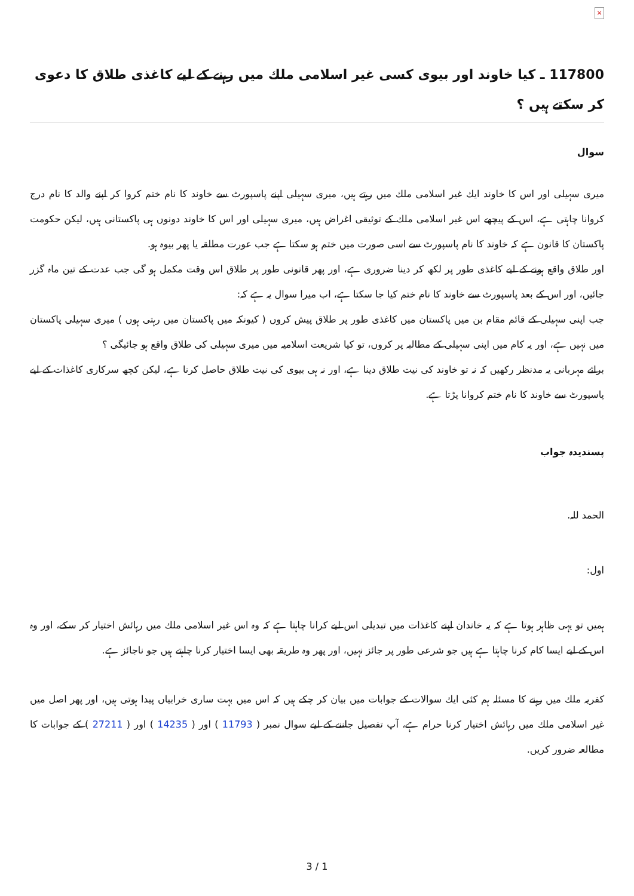×
117800 ـ كيا خاوند اور بيوى كسى غير اسلامى ملك ميں رہنے كے ليے كاغذى طلاق كا دعوى كر سكتے ہيں ؟
سوال
ميرى سہيلى اور اس كا خاوند ايك غير اسلامى ملك ميں رہتے ہيں، ميرى سہيلى اپنے پاسپورٹ سے خاوند كا نام ختم كروا كر اپنے والد كا نام درج كروانا چاہتى ہے، اس كے پيچھے اس غير اسلامى ملك كے توثيقى اغراض ہيں، ميرى سہيلى اور اس كا خاوند دونوں ہى پاكستانى ہيں، ليكن حكومت پاكستان كا قانون ہے كہ خاوند كا نام پاسپورٹ سے اسى صورت ميں ختم ہو سكتا ہے جب عورت مطلقہ يا پھر بيوہ ہو.
اور طلاق واقع ہونے كے ليے كاغذى طور پر لكھ كر دينا ضرورى ہے، اور پھر قانونى طور پر طلاق اس وقت مكمل ہو گى جب عدت كے تين ماہ گزر جائيں، اور اس كے بعد پاسپورٹ سے خاوند كا نام ختم كيا جا سكتا ہے، اب ميرا سوال يہ ہے كہ:
جب اپنى سہيلى كے قائم مقام بن ميں پاكستان ميں كاغذى طور پر طلاق پيش كروں ( كيونكہ ميں پاكستان ميں رہتى ہوں ) ميرى سہيلى پاكستان ميں نہيں ہے، اور يہ كام ميں اپنى سہيلى كے مطالبہ پر كروں، تو كيا شريعت اسلاميہ ميں ميرى سہيلى كى طلاق واقع ہو جائيگى ؟
برائے مہربانى يہ مدنظر ركھيں كہ نہ تو خاوند كى نيت طلاق دينا ہے، اور نہ ہى بيوى كى نيت طلاق حاصل كرنا ہے، ليكن كچھ سركارى كاغذات كے ليے پاسپورٹ سے خاوند كا نام ختم كروانا پڑتا ہے.
پسنديدہ جواب
الحمد للہ.
اول:
ہميں تو يہى ظاہر ہوتا ہے كہ يہ خاندان اپنے كاغذات ميں تبديلى اس ليے كرانا چاہتا ہے كہ وہ اس غير اسلامى ملك ميں رہائش اختيار كر سكے، اور وہ اس كے ليے ايسا كام كرنا چاہتا ہے ہيں جو شرعى طور پر جائز نہيں، اور پھر وہ طريقہ بھى ايسا اختيار كرنا چاہتے ہيں جو ناجائز ہے.
كفريہ ملك ميں رہنے كا مسئلہ ہم كئى ايك سوالات كے جوابات ميں بيان كر چكے ہيں كہ اس ميں بہت سارى خرابياں پيدا ہوتى ہيں، اور پھر اصل ميں غير اسلامى ملك ميں رہائش اختيار كرنا حرام ہے، آپ تفصيل جاننے كے ليے سوال نمبر ( 11793 ) اور ( 14235 ) اور ( 27211 ) كے جوابات كا مطالعہ ضرور كريں.
3 / 1